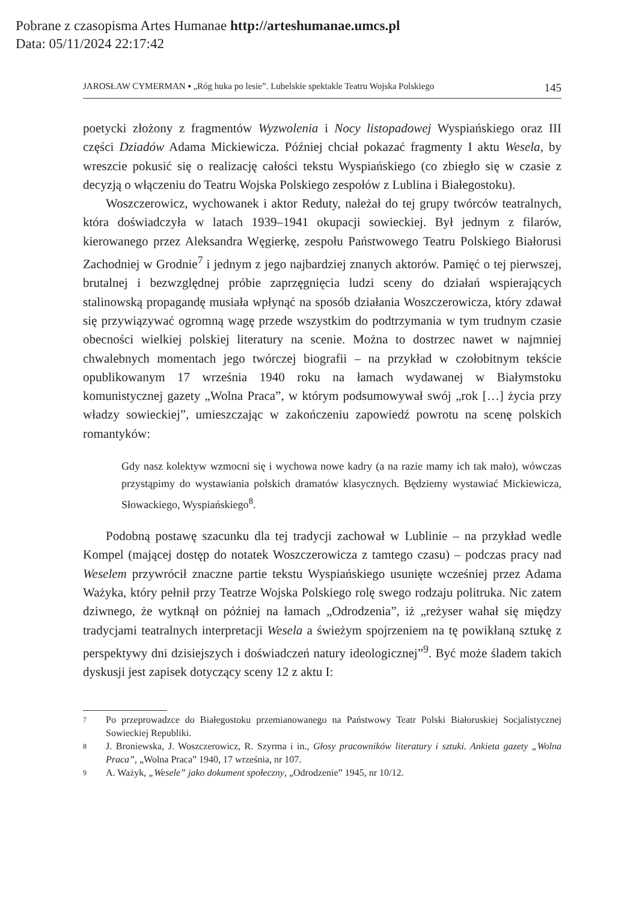Pobrane z czasopisma Artes Humanae http://arteshumanae.umcs.pl
Data: 05/11/2024 22:17:42
JAROSŁAW CYMERMAN ▪ „Róg huka po lesie”. Lubelskie spektakle Teatru Wojska Polskiego 145
poetycki złożony z fragmentów Wyzwolenia i Nocy listopadowej Wyspiańskiego oraz III części Dziadów Adama Mickiewicza. Później chciał pokazać fragmenty I aktu Wesela, by wreszcie pokusić się o realizację całości tekstu Wyspiańskiego (co zbiegło się w czasie z decyzją o włączeniu do Teatru Wojska Polskiego zespołów z Lublina i Białegostoku).
Woszczerowicz, wychowanek i aktor Reduty, należał do tej grupy twórców teatralnych, która doświadczyła w latach 1939–1941 okupacji sowieckiej. Był jednym z filarów, kierowanego przez Aleksandra Węgierkę, zespołu Państwowego Teatru Polskiego Białorusi Zachodniej w Grodnie<sup>7</sup> i jednym z jego najbardziej znanych aktorów. Pamięć o tej pierwszej, brutalnej i bezwzględnej próbie zaprzęgnięcia ludzi sceny do działań wspierających stalinowską propagandę musiała wpłynąć na sposób działania Woszczerowicza, który zdawał się przywiązywać ogromną wagę przede wszystkim do podtrzymania w tym trudnym czasie obecności wielkiej polskiej literatury na scenie. Można to dostrzec nawet w najmniej chwalebnych momentach jego twórczej biografii – na przykład w czołobitnym tekście opublikowanym 17 września 1940 roku na łamach wydawanej w Białymstoku komunistycznej gazety „Wolna Praca”, w którym podsumowywał swój „rok […] życia przy władzy sowieckiej”, umieszczając w zakończeniu zapowiedź powrotu na scenę polskich romantyków:
Gdy nasz kolektyw wzmocni się i wychowa nowe kadry (a na razie mamy ich tak mało), wówczas przystąpimy do wystawiania polskich dramatów klasycznych. Będziemy wystawiać Mickiewicza, Słowackiego, Wyspiańskiego<sup>8</sup>.
Podobną postawę szacunku dla tej tradycji zachował w Lublinie – na przykład wedle Kompel (mającej dostęp do notatek Woszczerowicza z tamtego czasu) – podczas pracy nad Weselem przywrócił znaczne partie tekstu Wyspiańskiego usunięte wcześniej przez Adama Ważyka, który pełnił przy Teatrze Wojska Polskiego rolę swego rodzaju politruka. Nic zatem dziwnego, że wytknął on później na łamach „Odrodzenia”, iż „reżyser wahał się między tradycjami teatralnych interpretacji Wesela a świeżym spojrzeniem na tę powikłaną sztukę z perspektywy dni dzisiejszych i doświadczeń natury ideologicznej”<sup>9</sup>. Być może śladem takich dyskusji jest zapisek dotyczący sceny 12 z aktu I:
7 Po przeprowadzce do Białegostoku przemianowanego na Państwowy Teatr Polski Białoruskiej Socjalistycznej Sowieckiej Republiki.
8 J. Broniewska, J. Woszczerowicz, R. Szyrma i in., Głosy pracowników literatury i sztuki. Ankieta gazety „Wolna Praca”, „Wolna Praca” 1940, 17 września, nr 107.
9 A. Ważyk, „Wesele” jako dokument społeczny, „Odrodzenie” 1945, nr 10/12.